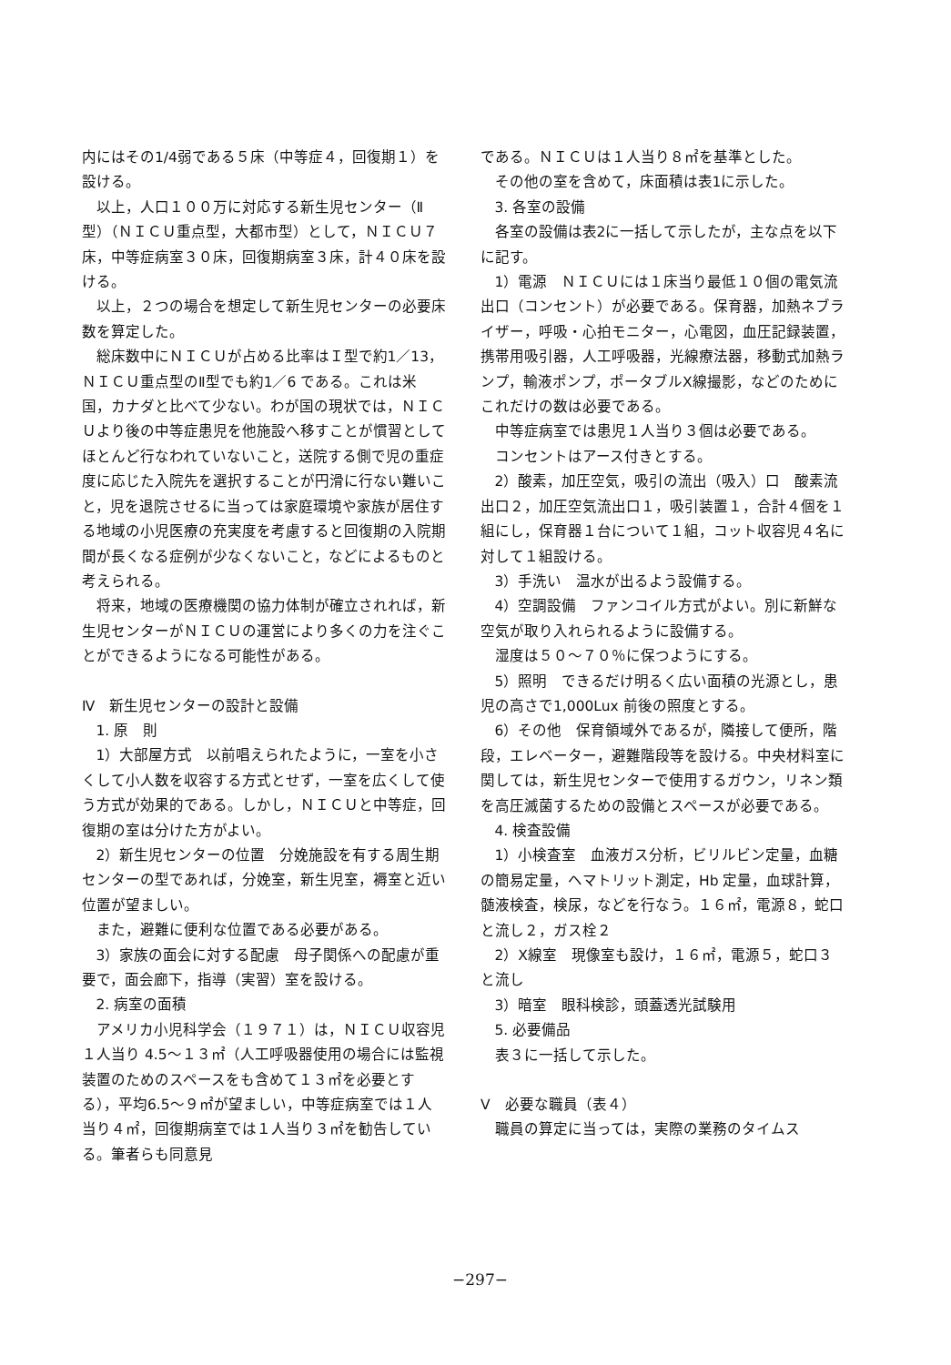内にはその1/4弱である５床（中等症４，回復期１）を設ける。
以上，人口１００万に対応する新生児センター（Ⅱ型）（ＮＩＣＵ重点型，大都市型）として，ＮＩＣＵ７床，中等症病室３０床，回復期病室３床，計４０床を設ける。
以上，２つの場合を想定して新生児センターの必要床数を算定した。
総床数中にＮＩＣＵが占める比率はＩ型で約1／13，ＮＩＣＵ重点型のⅡ型でも約1／6 である。これは米国，カナダと比べて少ない。わが国の現状では，ＮＩＣＵより後の中等症患児を他施設へ移すことが慣習としてほとんど行なわれていないこと，送院する側で児の重症度に応じた入院先を選択することが円滑に行ない難いこと，児を退院させるに当っては家庭環境や家族が居住する地域の小児医療の充実度を考慮すると回復期の入院期間が長くなる症例が少なくないこと，などによるものと考えられる。
将来，地域の医療機関の協力体制が確立されれば，新生児センターがＮＩＣＵの運営により多くの力を注ぐことができるようになる可能性がある。
Ⅳ　新生児センターの設計と設備
1. 原　則
1）大部屋方式　以前唱えられたように，一室を小さくして小人数を収容する方式とせず，一室を広くして使う方式が効果的である。しかし，ＮＩＣＵと中等症，回復期の室は分けた方がよい。
2）新生児センターの位置　分娩施設を有する周生期センターの型であれば，分娩室，新生児室，褥室と近い位置が望ましい。
また，避難に便利な位置である必要がある。
3）家族の面会に対する配慮　母子関係への配慮が重要で，面会廊下，指導（実習）室を設ける。
2. 病室の面積
アメリカ小児科学会（１９７１）は，ＮＩＣＵ収容児１人当り 4.5～１３㎡（人工呼吸器使用の場合には監視装置のためのスペースをも含めて１３㎡を必要とする），平均6.5～９㎡が望ましい，中等症病室では１人当り４㎡，回復期病室では１人当り３㎡を勧告している。筆者らも同意見
である。ＮＩＣＵは１人当り８㎡を基準とした。
その他の室を含めて，床面積は表1に示した。
3. 各室の設備
各室の設備は表2に一括して示したが，主な点を以下に記す。
1）電源　ＮＩＣＵには１床当り最低１０個の電気流出口（コンセント）が必要である。保育器，加熱ネブライザー，呼吸・心拍モニター，心電図，血圧記録装置，携帯用吸引器，人工呼吸器，光線療法器，移動式加熱ランプ，輸液ポンプ，ポータブルX線撮影，などのためにこれだけの数は必要である。
中等症病室では患児１人当り３個は必要である。
コンセントはアース付きとする。
2）酸素，加圧空気，吸引の流出（吸入）口　酸素流出口２，加圧空気流出口１，吸引装置１，合計４個を１組にし，保育器１台について１組，コット収容児４名に対して１組設ける。
3）手洗い　温水が出るよう設備する。
4）空調設備　ファンコイル方式がよい。別に新鮮な空気が取り入れられるように設備する。
湿度は５０～７０％に保つようにする。
5）照明　できるだけ明るく広い面積の光源とし，患児の高さで1,000Lux 前後の照度とする。
6）その他　保育領域外であるが，隣接して便所，階段，エレベーター，避難階段等を設ける。中央材料室に関しては，新生児センターで使用するガウン，リネン類を高圧滅菌するための設備とスペースが必要である。
4. 検査設備
1）小検査室　血液ガス分析，ビリルビン定量，血糖の簡易定量，ヘマトリット測定，Hb 定量，血球計算，髄液検査，検尿，などを行なう。１６㎡，電源８，蛇口と流し２，ガス栓２
2）X線室　現像室も設け，１６㎡，電源５，蛇口３と流し
3）暗室　眼科検診，頭蓋透光試験用
5. 必要備品
表３に一括して示した。
Ⅴ　必要な職員（表４）
職員の算定に当っては，実際の業務のタイムス
−297−